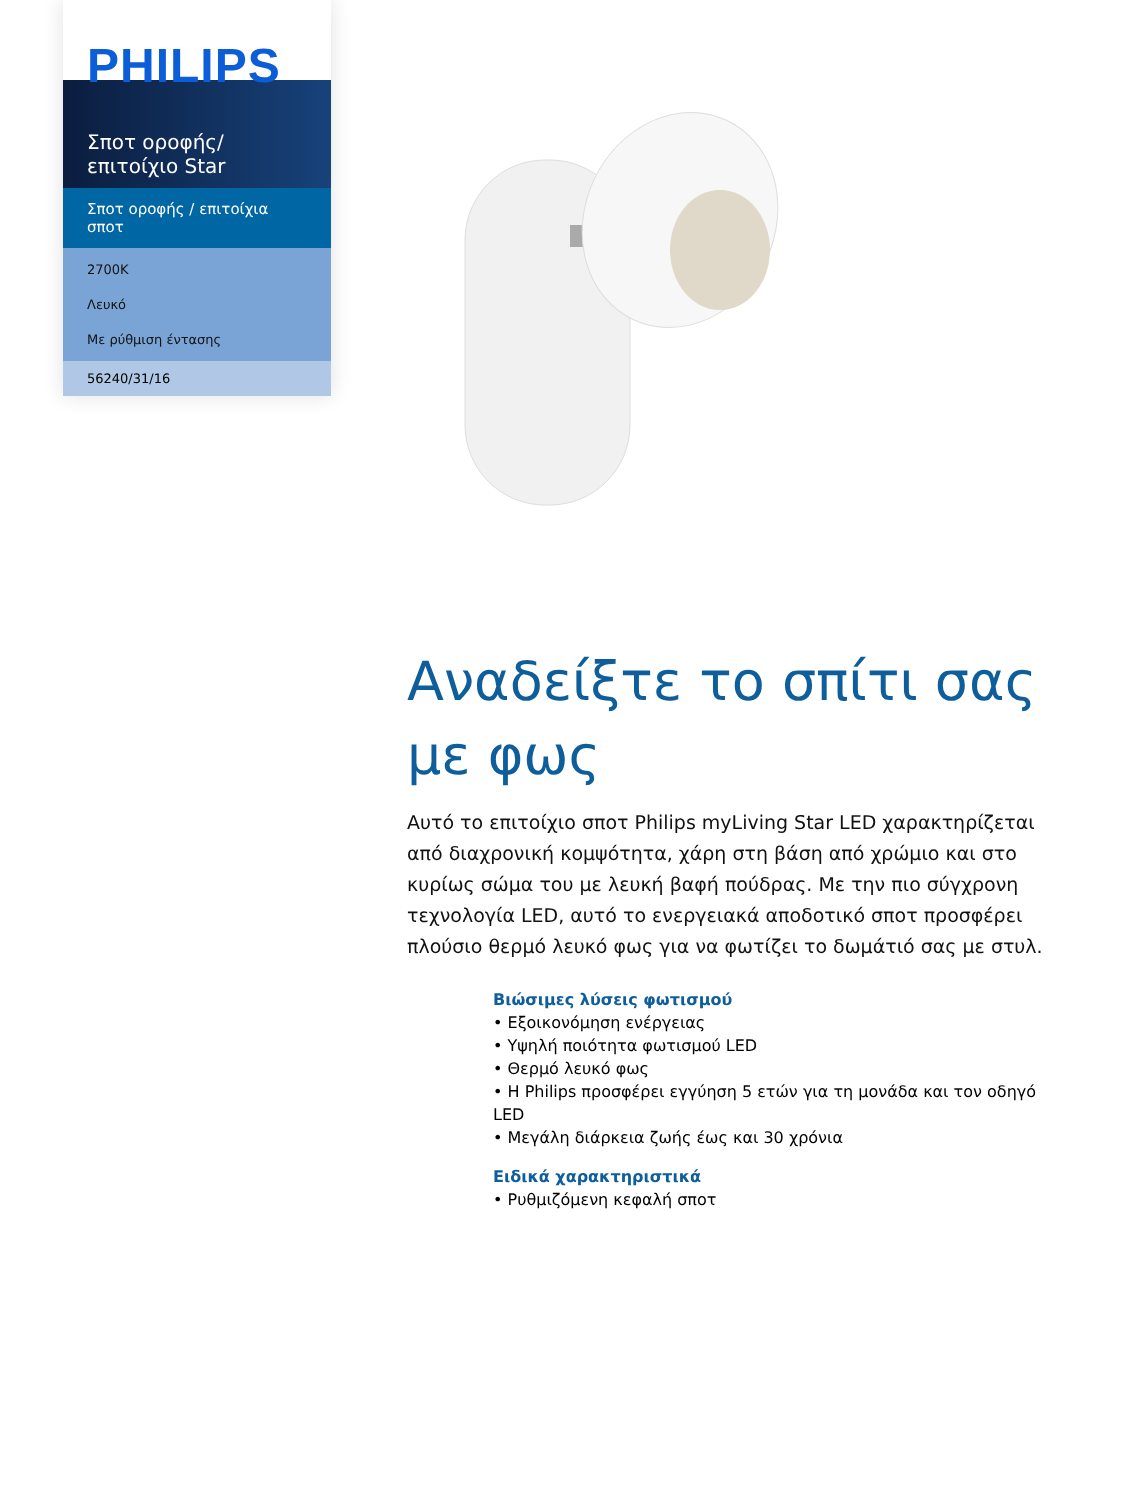PHILIPS
Σποτ οροφής/
επιτοίχιο Star
Σποτ οροφής / επιτοίχια σποτ
2700K
Λευκό
Με ρύθμιση έντασης
56240/31/16
Αναδείξτε το σπίτι σας με φως
Αυτό το επιτοίχιο σποτ Philips myLiving Star LED χαρακτηρίζεται από διαχρονική κομψότητα, χάρη στη βάση από χρώμιο και στο κυρίως σώμα του με λευκή βαφή πούδρας. Με την πιο σύγχρονη τεχνολογία LED, αυτό το ενεργειακά αποδοτικό σποτ προσφέρει πλούσιο θερμό λευκό φως για να φωτίζει το δωμάτιό σας με στυλ.
Βιώσιμες λύσεις φωτισμού
• Εξοικονόμηση ενέργειας
• Υψηλή ποιότητα φωτισμού LED
• Θερμό λευκό φως
• Η Philips προσφέρει εγγύηση 5 ετών για τη μονάδα και τον οδηγό LED
• Μεγάλη διάρκεια ζωής έως και 30 χρόνια
Ειδικά χαρακτηριστικά
• Ρυθμιζόμενη κεφαλή σποτ